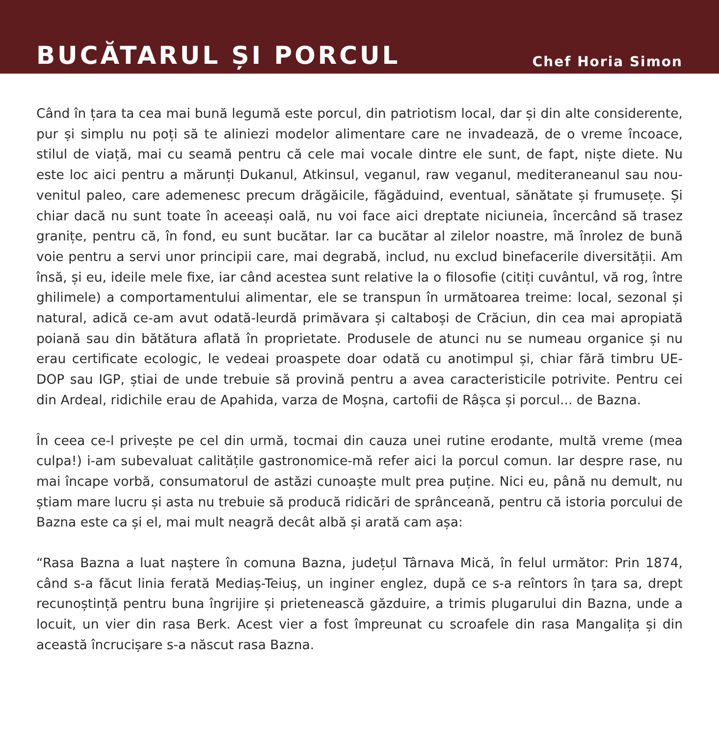BUCĂTARUL ȘI PORCUL
Chef Horia Simon
Când în țara ta cea mai bună legumă este porcul, din patriotism local, dar și din alte considerente, pur și simplu nu poți să te aliniezi modelor alimentare care ne invadează, de o vreme încoace, stilul de viață, mai cu seamă pentru că cele mai vocale dintre ele sunt, de fapt, niște diete. Nu este loc aici pentru a mărunți Dukanul, Atkinsul, veganul, raw veganul, mediteraneanul sau nou-venitul paleo, care ademenesc precum drăgăicile, făgăduind, eventual, sănătate și frumusețe. Și chiar dacă nu sunt toate în aceeași oală, nu voi face aici dreptate niciuneia, încercând să trasez granițe, pentru că, în fond, eu sunt bucătar. Iar ca bucătar al zilelor noastre, mă înrolez de bună voie pentru a servi unor principii care, mai degrabă, includ, nu exclud binefacerile diversității. Am însă, și eu, ideile mele fixe, iar când acestea sunt relative la o filosofie (citiți cuvântul, vă rog, între ghilimele) a comportamentului alimentar, ele se transpun în următoarea treime: local, sezonal și natural, adică ce-am avut odată-leurdă primăvara și caltaboși de Crăciun, din cea mai apropiată poiană sau din bătătura aflată în proprietate. Produsele de atunci nu se numeau organice și nu erau certificate ecologic, le vedeai proaspete doar odată cu anotimpul și, chiar fără timbru UE- DOP sau IGP, știai de unde trebuie să provină pentru a avea caracteristicile potrivite. Pentru cei din Ardeal, ridichile erau de Apahida, varza de Moșna, cartofii de Râșca și porcul... de Bazna.
În ceea ce-l privește pe cel din urmă, tocmai din cauza unei rutine erodante, multă vreme (mea culpa!) i-am subevaluat calitățile gastronomice-mă refer aici la porcul comun. Iar despre rase, nu mai încape vorbă, consumatorul de astăzi cunoaște mult prea puține. Nici eu, până nu demult, nu știam mare lucru și asta nu trebuie să producă ridicări de sprânceană, pentru că istoria porcului de Bazna este ca și el, mai mult neagră decât albă și arată cam așa:
“Rasa Bazna a luat naștere în comuna Bazna, județul Târnava Mică, în felul următor: Prin 1874, când s-a făcut linia ferată Mediaș-Teiuș, un inginer englez, după ce s-a reîntors în țara sa, drept recunoștință pentru buna îngrijire și prietenească găzduire, a trimis plugarului din Bazna, unde a locuit, un vier din rasa Berk. Acest vier a fost împreunat cu scroafele din rasa Mangalița și din această încrucișare s-a născut rasa Bazna.